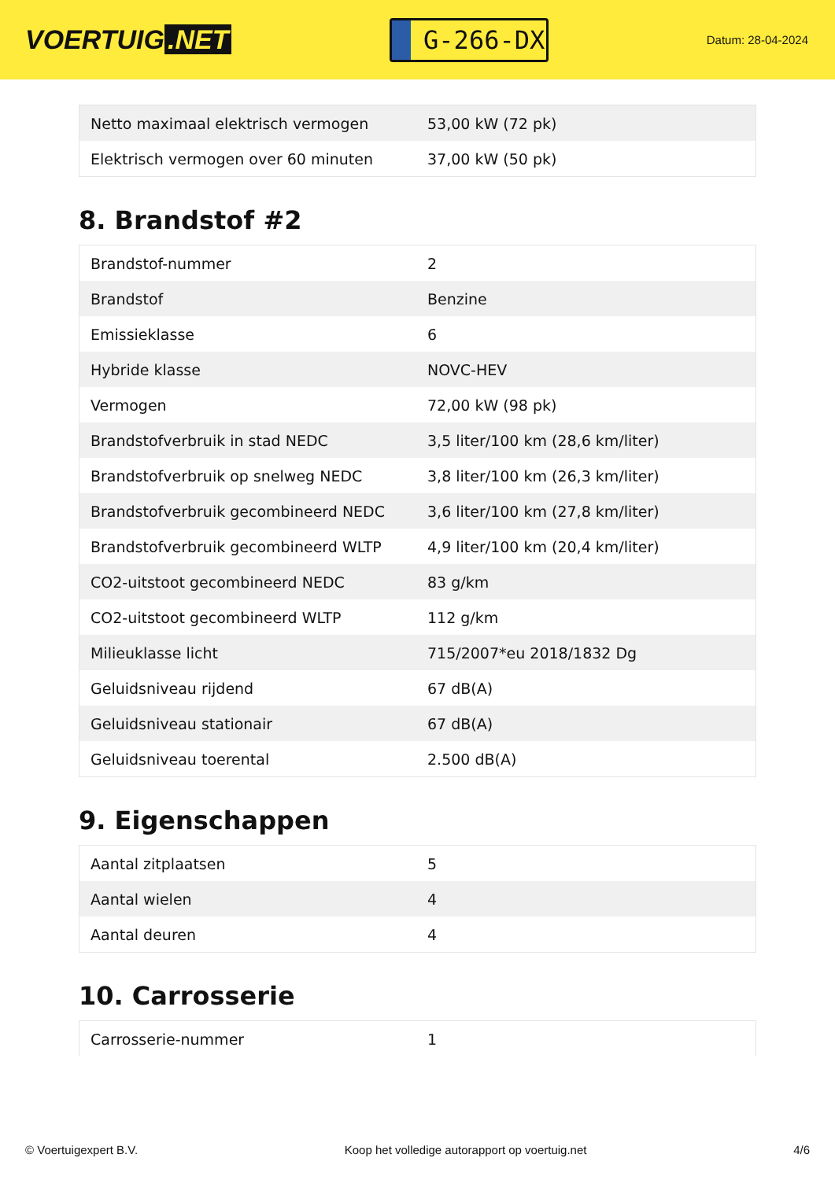VOERTUIG.NET
G-266-DX
Datum: 28-04-2024
| Netto maximaal elektrisch vermogen | 53,00 kW (72 pk) |
| Elektrisch vermogen over 60 minuten | 37,00 kW (50 pk) |
8. Brandstof #2
| Brandstof-nummer | 2 |
| Brandstof | Benzine |
| Emissieklasse | 6 |
| Hybride klasse | NOVC-HEV |
| Vermogen | 72,00 kW (98 pk) |
| Brandstofverbruik in stad NEDC | 3,5 liter/100 km (28,6 km/liter) |
| Brandstofverbruik op snelweg NEDC | 3,8 liter/100 km (26,3 km/liter) |
| Brandstofverbruik gecombineerd NEDC | 3,6 liter/100 km (27,8 km/liter) |
| Brandstofverbruik gecombineerd WLTP | 4,9 liter/100 km (20,4 km/liter) |
| CO2-uitstoot gecombineerd NEDC | 83 g/km |
| CO2-uitstoot gecombineerd WLTP | 112 g/km |
| Milieuklasse licht | 715/2007*eu 2018/1832 Dg |
| Geluidsniveau rijdend | 67 dB(A) |
| Geluidsniveau stationair | 67 dB(A) |
| Geluidsniveau toerental | 2.500 dB(A) |
9. Eigenschappen
| Aantal zitplaatsen | 5 |
| Aantal wielen | 4 |
| Aantal deuren | 4 |
10. Carrosserie
| Carrosserie-nummer | 1 |
© Voertuigexpert B.V. Koop het volledige autorapport op voertuig.net 4/6